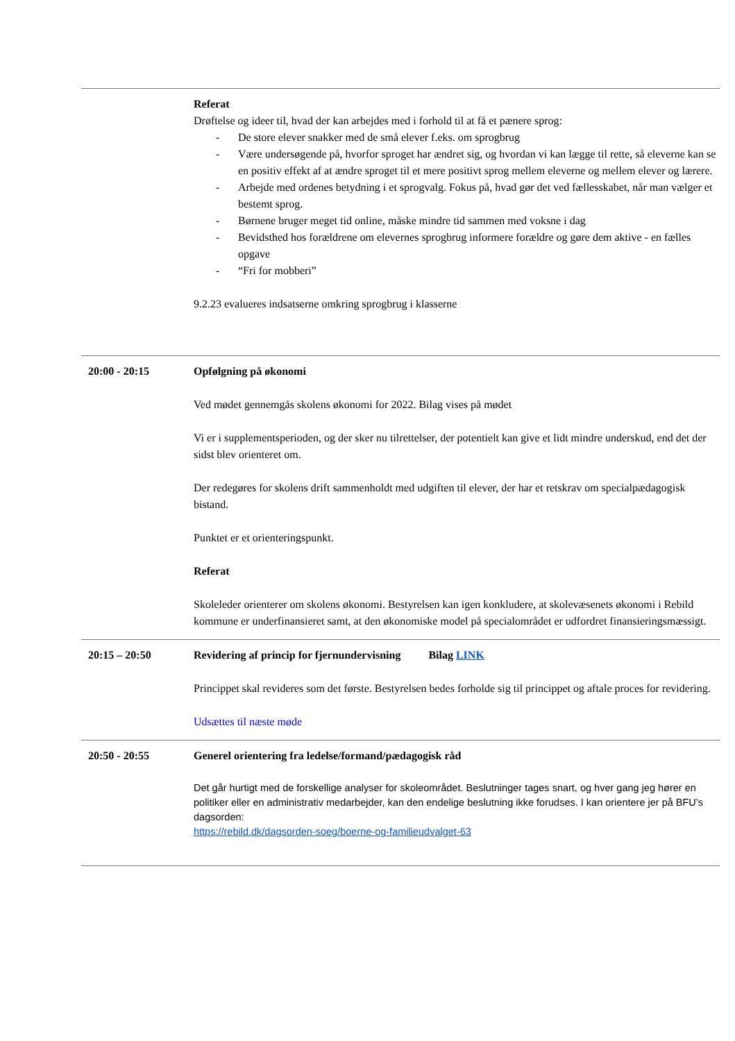| | Referat Drøftelse og ideer til, hvad der kan arbejdes med i forhold til at få et pænere sprog: - De store elever snakker med de små elever f.eks. om sprogbrug - Være undersøgende på, hvorfor sproget har ændret sig, og hvordan vi kan lægge til rette, så eleverne kan se en positiv effekt af at ændre sproget til et mere positivt sprog mellem eleverne og mellem elever og lærere. - Arbejde med ordenes betydning i et sprogvalg. Fokus på, hvad gør det ved fællesskabet, når man vælger et bestemt sprog. - Børnene bruger meget tid online, måske mindre tid sammen med voksne i dag - Bevidsthed hos forældrene om elevernes sprogbrug informere forældre og gøre dem aktive - en fælles opgave - “Fri for mobberi” 9.2.23 evalueres indsatserne omkring sprogbrug i klasserne |
| 20:00 - 20:15 | Opfølgning på økonomi Ved mødet gennemgås skolens økonomi for 2022. Bilag vises på mødet Vi er i supplementsperioden, og der sker nu tilrettelser, der potentielt kan give et lidt mindre underskud, end det der sidst blev orienteret om. Der redegøres for skolens drift sammenholdt med udgiften til elever, der har et retskrav om specialpædagogisk bistand. Punktet er et orienteringspunkt. Referat Skoleleder orienterer om skolens økonomi. Bestyrelsen kan igen konkludere, at skolevæsenets økonomi i Rebild kommune er underfinansieret samt, at den økonomiske model på specialområdet er udfordret finansieringsmæssigt. |
| 20:15 – 20:50 | Revidering af princip for fjernundervisning Bilag LINK Princippet skal revideres som det første. Bestyrelsen bedes forholde sig til princippet og aftale proces for revidering. Udsættes til næste møde |
| 20:50 - 20:55 | Generel orientering fra ledelse/formand/pædagogisk råd Det går hurtigt med de forskellige analyser for skoleområdet. Beslutninger tages snart, og hver gang jeg hører en politiker eller en administrativ medarbejder, kan den endelige beslutning ikke forudses. I kan orientere jer på BFU’s dagsorden: https://rebild.dk/dagsorden-soeg/boerne-og-familieudvalget-63 |